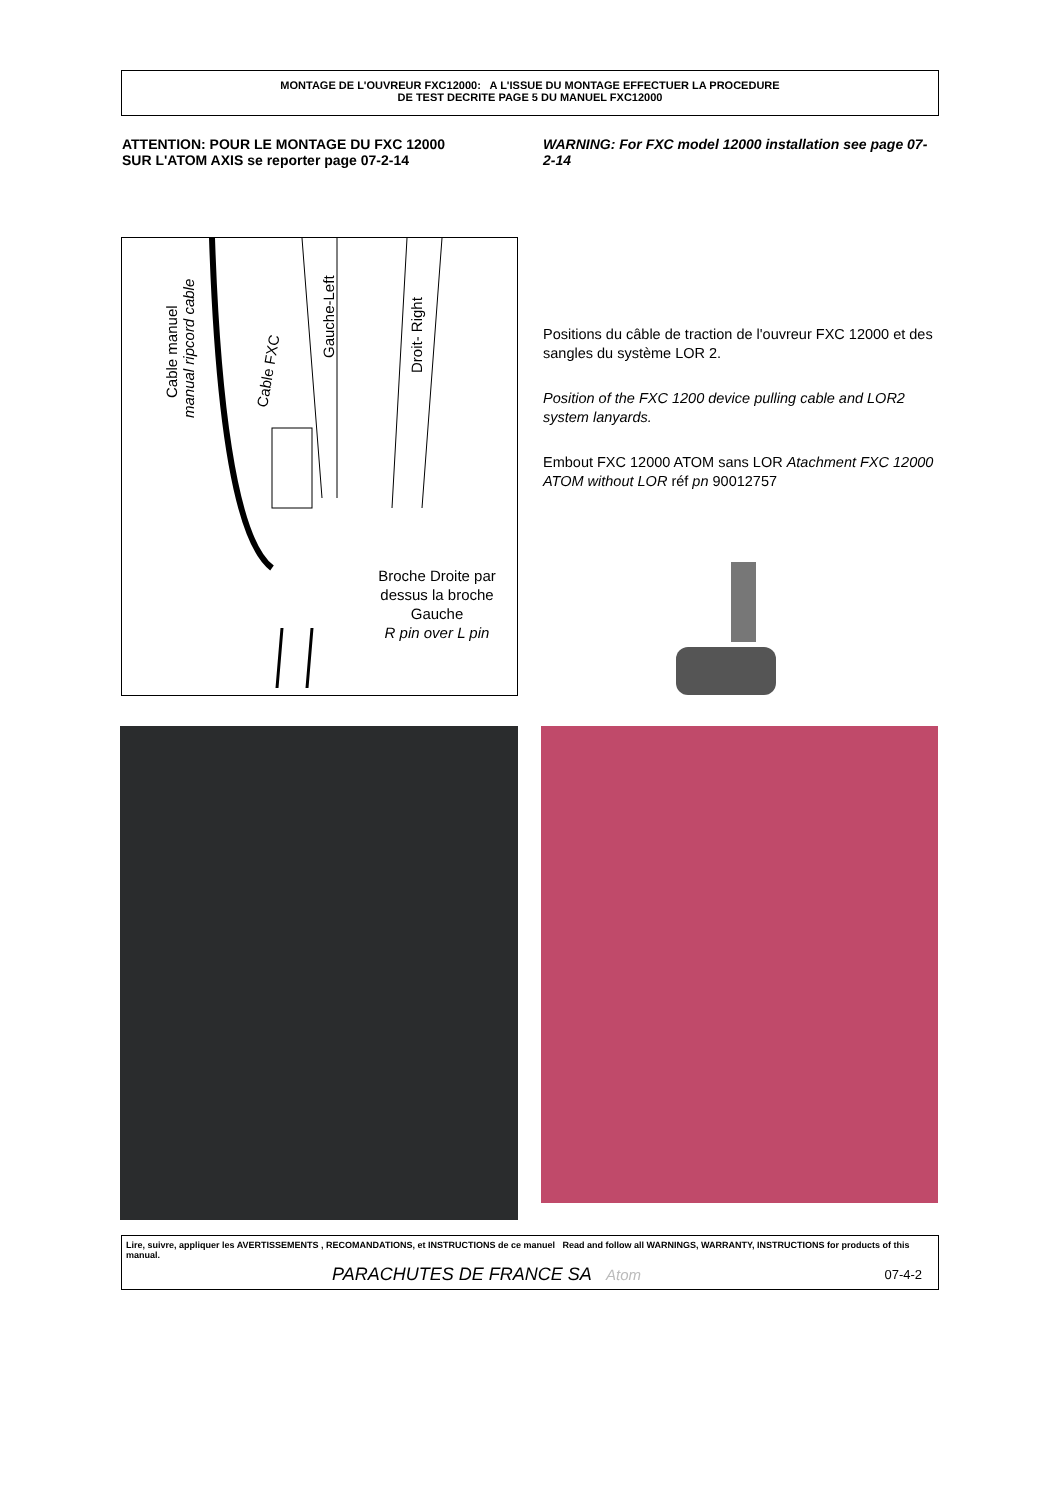MONTAGE DE L'OUVREUR FXC12000: A L'ISSUE DU MONTAGE EFFECTUER LA PROCEDURE
DE TEST DECRITE PAGE 5 DU MANUEL FXC12000
ATTENTION: POUR LE MONTAGE DU FXC 12000
SUR L'ATOM AXIS se reporter page 07-2-14
WARNING: For FXC model 12000 installation see page 07-2-14
Cable manuel
manual ripcord cable
Cable FXC
Gauche-Left
Droit- Right
Broche Droite par dessus la broche Gauche
R pin over L pin
Positions du câble de traction de l'ouvreur FXC 12000 et des sangles du système LOR 2.
Position of the FXC 1200 device pulling cable and LOR2 system lanyards.
Embout FXC 12000 ATOM sans LOR Atachment FXC 12000 ATOM without LOR réf pn 90012757
Lire, suivre, appliquer les AVERTISSEMENTS , RECOMANDATIONS, et INSTRUCTIONS de ce manuel Read and follow all WARNINGS, WARRANTY, INSTRUCTIONS for products of this manual.
PARACHUTES DE FRANCE SA Atom 07-4-2